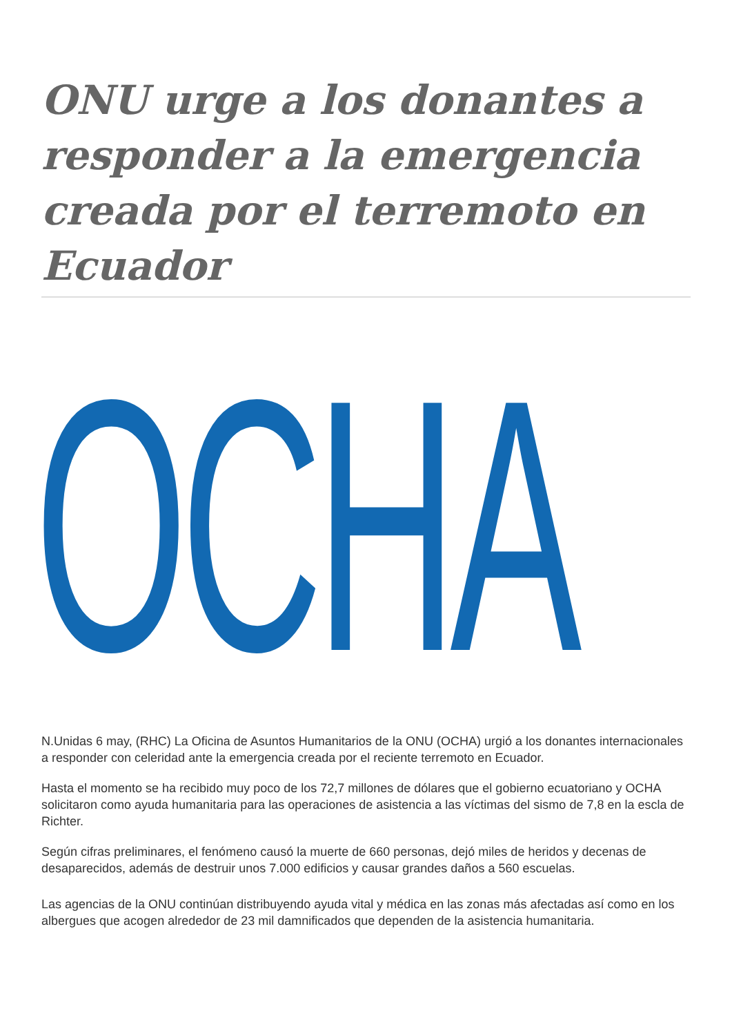ONU urge a los donantes a responder a la emergencia creada por el terremoto en Ecuador
OCHA
N.Unidas 6 may, (RHC) La Oficina de Asuntos Humanitarios de la ONU (OCHA) urgió a los donantes internacionales a responder con celeridad ante la emergencia creada por el reciente terremoto en Ecuador.
Hasta el momento se ha recibido muy poco de los 72,7 millones de dólares que el gobierno ecuatoriano y OCHA solicitaron como ayuda humanitaria para las operaciones de asistencia a las víctimas del sismo de 7,8 en la escla de Richter.
Según cifras preliminares, el fenómeno causó la muerte de 660 personas, dejó miles de heridos y decenas de desaparecidos, además de destruir unos 7.000 edificios y causar grandes daños a 560 escuelas.
Las agencias de la ONU continúan distribuyendo ayuda vital y médica en las zonas más afectadas así como en los albergues que acogen alrededor de 23 mil damnificados que dependen de la asistencia humanitaria.